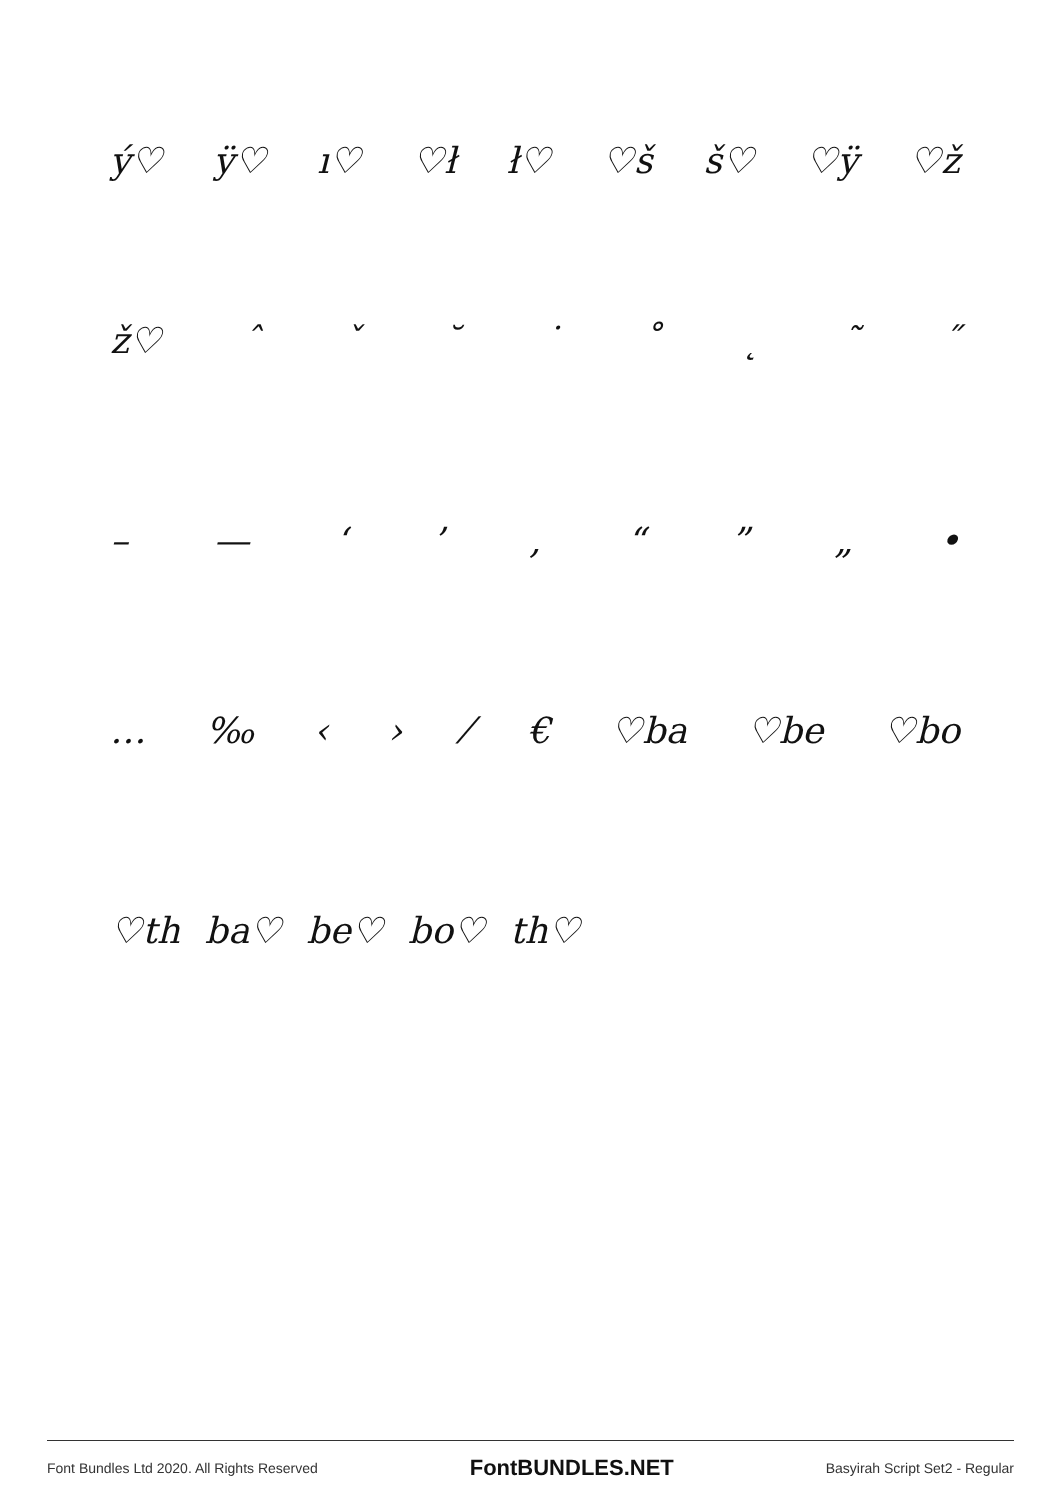ý♡ ÿ♡ ı♡ ♡ł ł♡ ♡š š♡ ♡ÿ ♡ž
ž♡ ˆ ˇ ˘ ˙ ˚ ˛ ˜ ˝
– — ‘ ’ ‚ “ ” „ •
… ‰ ‹ › ⁄ € ♡ba ♡be ♡bo
♡th ba♡ be♡ bo♡ th♡
Font Bundles Ltd 2020. All Rights Reserved FontBUNDLES.NET Basyirah Script Set2 - Regular